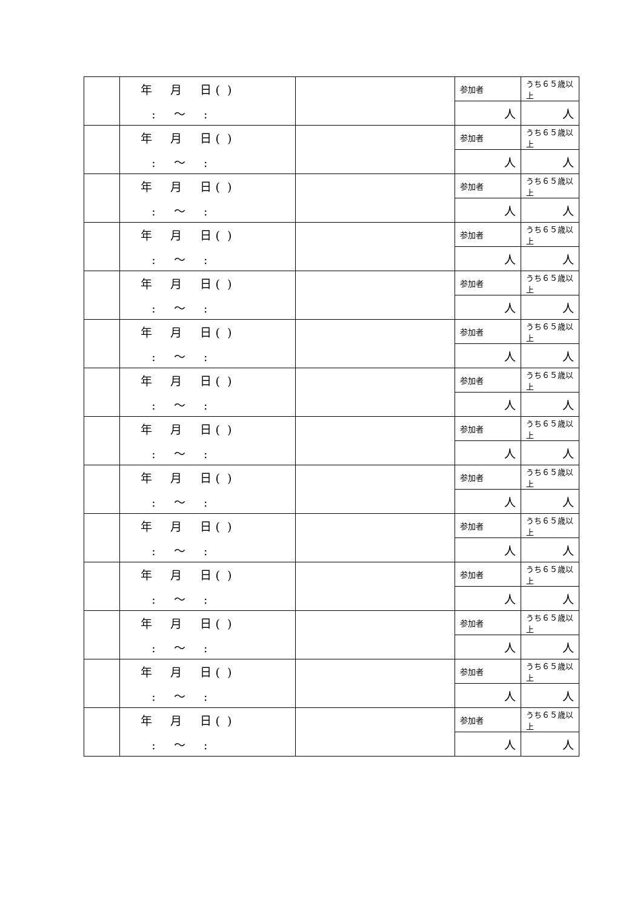| | 年 月 日 ( ) | | 参加者 | うち６５歳以上 |
| | : 〜 : | | 人 | 人 |
| | 年 月 日 ( ) | | 参加者 | うち６５歳以上 |
| | : 〜 : | | 人 | 人 |
| | 年 月 日 ( ) | | 参加者 | うち６５歳以上 |
| | : 〜 : | | 人 | 人 |
| | 年 月 日 ( ) | | 参加者 | うち６５歳以上 |
| | : 〜 : | | 人 | 人 |
| | 年 月 日 ( ) | | 参加者 | うち６５歳以上 |
| | : 〜 : | | 人 | 人 |
| | 年 月 日 ( ) | | 参加者 | うち６５歳以上 |
| | : 〜 : | | 人 | 人 |
| | 年 月 日 ( ) | | 参加者 | うち６５歳以上 |
| | : 〜 : | | 人 | 人 |
| | 年 月 日 ( ) | | 参加者 | うち６５歳以上 |
| | : 〜 : | | 人 | 人 |
| | 年 月 日 ( ) | | 参加者 | うち６５歳以上 |
| | : 〜 : | | 人 | 人 |
| | 年 月 日 ( ) | | 参加者 | うち６５歳以上 |
| | : 〜 : | | 人 | 人 |
| | 年 月 日 ( ) | | 参加者 | うち６５歳以上 |
| | : 〜 : | | 人 | 人 |
| | 年 月 日 ( ) | | 参加者 | うち６５歳以上 |
| | : 〜 : | | 人 | 人 |
| | 年 月 日 ( ) | | 参加者 | うち６５歳以上 |
| | : 〜 : | | 人 | 人 |
| | 年 月 日 ( ) | | 参加者 | うち６５歳以上 |
| | : 〜 : | | 人 | 人 |